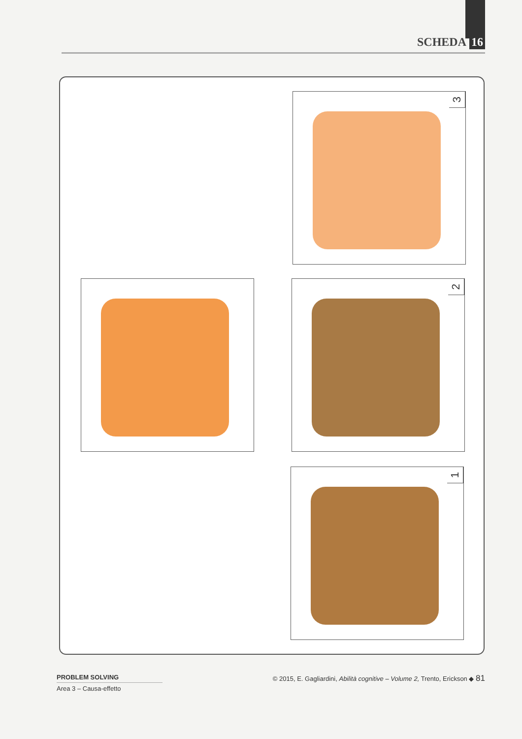SCHEDA 16
3
2
1
PROBLEM SOLVING
Area 3 – Causa-effetto
© 2015, E. Gagliardini, Abilità cognitive – Volume 2, Trento, Erickson ◆ 81